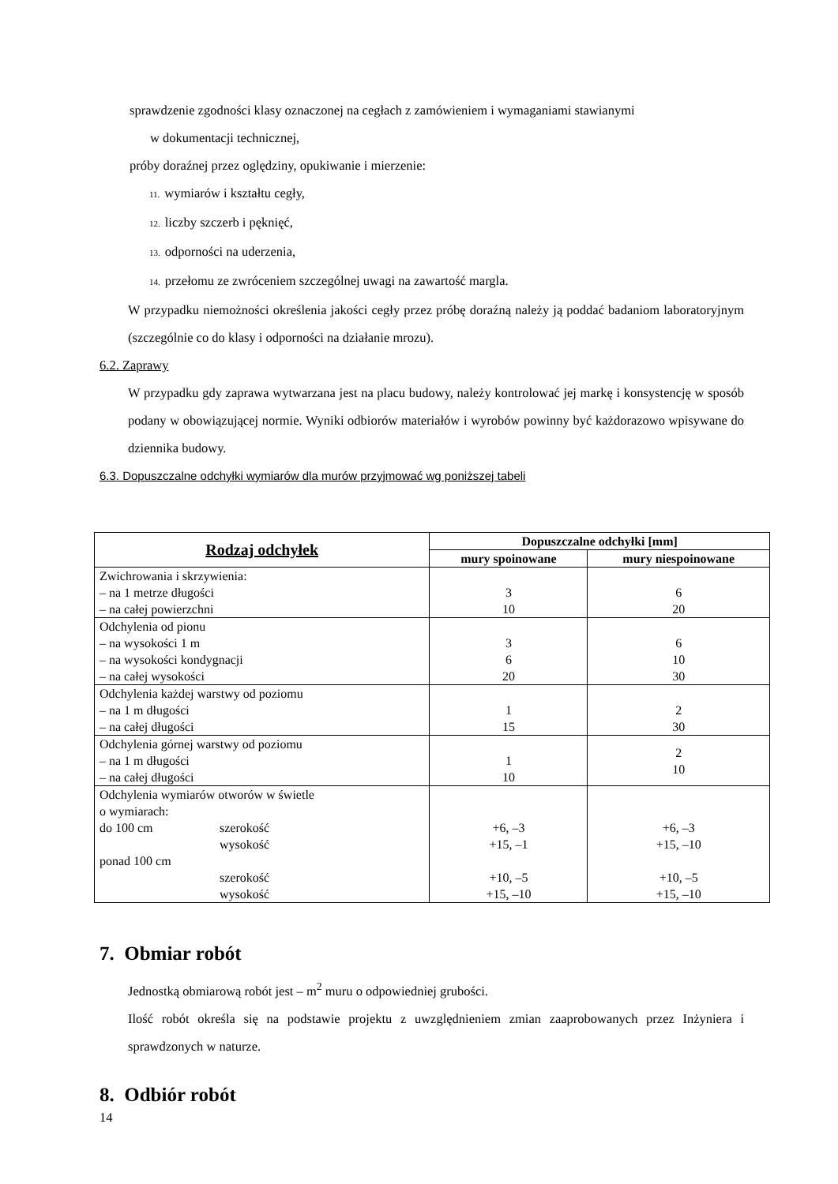sprawdzenie zgodności klasy oznaczonej na cegłach z zamówieniem i wymaganiami stawianymi
w dokumentacji technicznej,
próby doraźnej przez oględziny, opukiwanie i mierzenie:
11. wymiarów i kształtu cegły,
12. liczby szczerb i pęknięć,
13. odporności na uderzenia,
14. przełomu ze zwróceniem szczególnej uwagi na zawartość margla.
W przypadku niemożności określenia jakości cegły przez próbę doraźną należy ją poddać badaniom laboratoryjnym (szczególnie co do klasy i odporności na działanie mrozu).
6.2. Zaprawy
W przypadku gdy zaprawa wytwarzana jest na placu budowy, należy kontrolować jej markę i konsystencję w sposób podany w obowiązującej normie. Wyniki odbiorów materiałów i wyrobów powinny być każdorazowo wpisywane do dziennika budowy.
6.3. Dopuszczalne odchyłki wymiarów dla murów przyjmować wg poniższej tabeli
| Rodzaj odchyłek | Dopuszczalne odchyłki [mm] | |
| --- | --- | --- |
| | mury spoinowane | mury niespoinowane |
| Zwichrowania i skrzywienia: – na 1 metrze długości – na całej powierzchni | 3 10 | 6 20 |
| Odchylenia od pionu – na wysokości 1 m – na wysokości kondygnacji – na całej wysokości | 3 6 20 | 6 10 30 |
| Odchylenia każdej warstwy od poziomu – na 1 m długości – na całej długości | 1 15 | 2 30 |
| Odchylenia górnej warstwy od poziomu – na 1 m długości – na całej długości | 1 10 | 2 10 |
| Odchylenia wymiarów otworów w świetle o wymiarach: do 100 cm szerokość wysokość ponad 100 cm szerokość wysokość | +6, –3 +15, –1 +10, –5 +15, –10 | +6, –3 +15, –10 +10, –5 +15, –10 |
7. Obmiar robót
Jednostką obmiarową robót jest – m<sup>2</sup> muru o odpowiedniej grubości.
Ilość robót określa się na podstawie projektu z uwzględnieniem zmian zaaprobowanych przez Inżyniera i sprawdzonych w naturze.
8. Odbiór robót
14